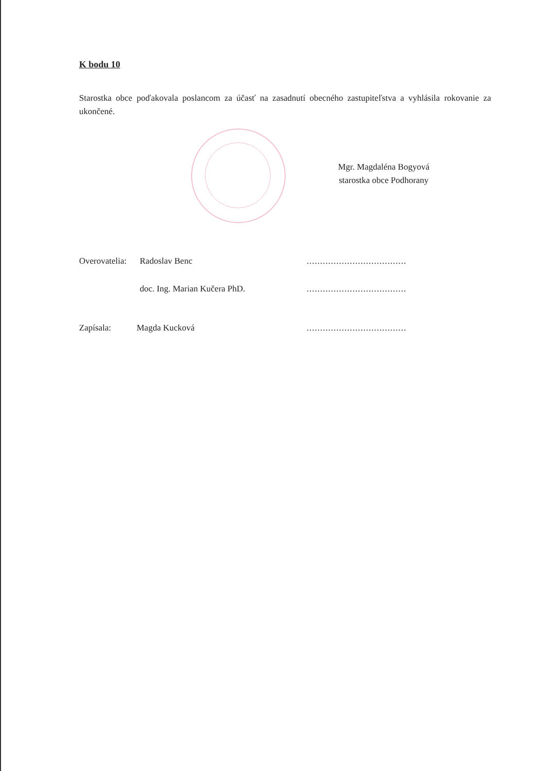K bodu 10
Starostka obce poďakovala poslancom za účasť na zasadnutí obecného zastupiteľstva a vyhlásila rokovanie za ukončené.
Mgr. Magdaléna Bogyová
starostka obce Podhorany
Overovatelia: Radoslav Benc.....................................
doc. Ing. Marian Kučera PhD......................................
Zapísala: Magda Kucková.....................................